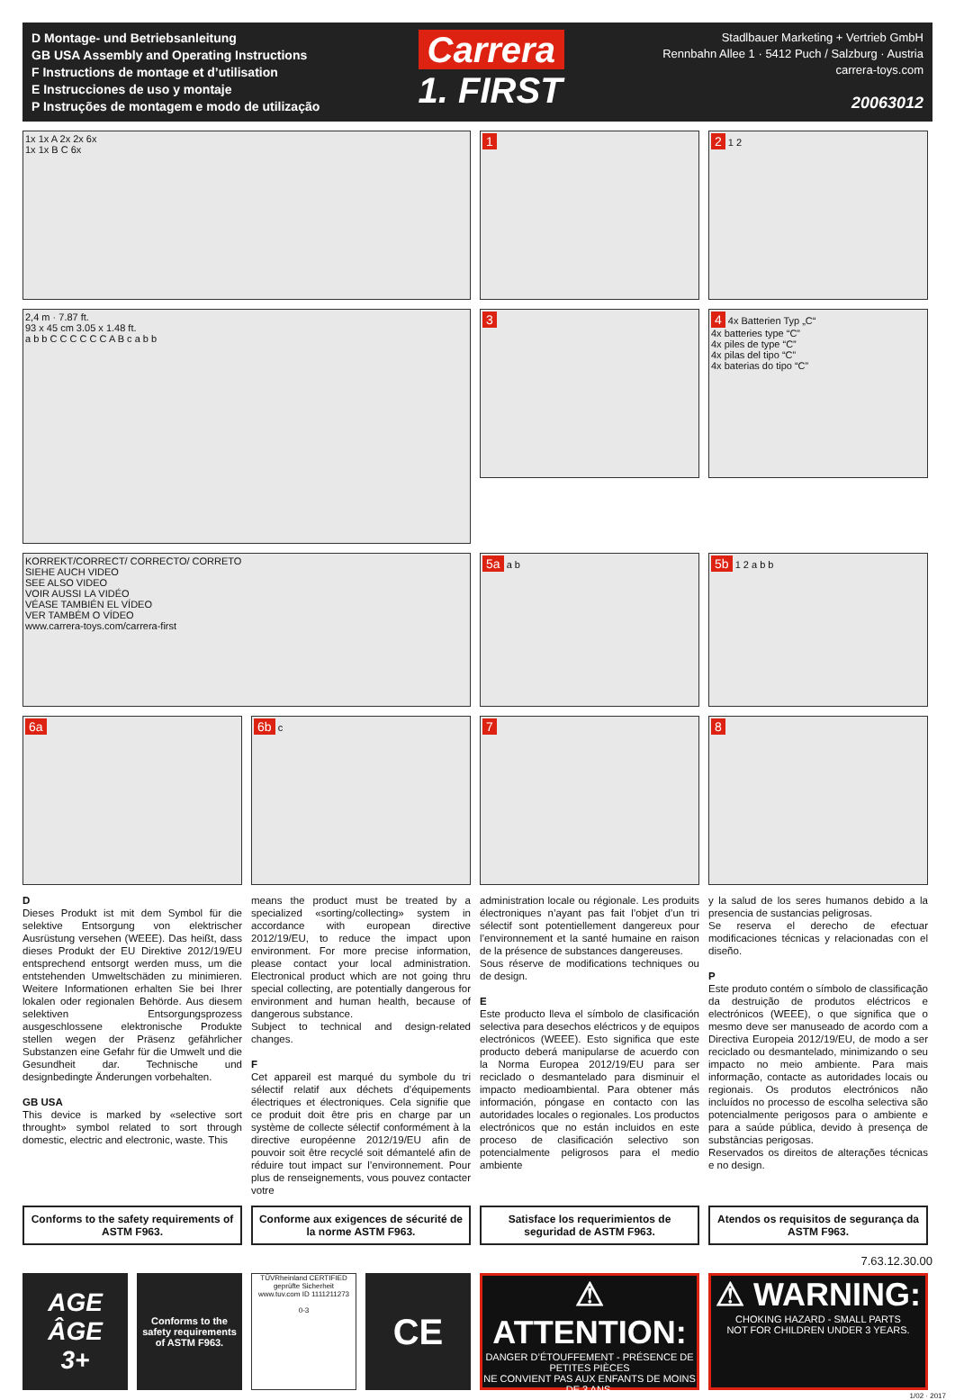D Montage- und Betriebsanleitung
GB USA Assembly and Operating Instructions
F Instructions de montage et d’utilisation
E Instrucciones de uso y montaje
P Instruções de montagem e modo de utilização
Carrera
1. FIRST
Stadlbauer Marketing + Vertrieb GmbH
Rennbahn Allee 1 · 5412 Puch / Salzburg · Austria
carrera-toys.com
20063012
1x 1x A 2x 2x 6x
1x 1x B C 6x
1
2 1 2
2,4 m · 7.87 ft.
93 x 45 cm 3.05 x 1.48 ft.
a b b C C C C C C A B c a b b
3
4 4x Batterien Typ „C“
4x batteries type “C”
4x piles de type “C”
4x pilas del tipo “C”
4x baterias do tipo “C”
KORREKT/CORRECT/ CORRECTO/ CORRETO
SIEHE AUCH VIDEO
SEE ALSO VIDEO
VOIR AUSSI LA VIDÉO
VÉASE TAMBIÉN EL VÍDEO
VER TAMBÉM O VÍDEO
www.carrera-toys.com/carrera-first
5a a b
5b 1 2 a b b
6a
6b c
7
8
D
Dieses Produkt ist mit dem Symbol für die selektive Entsorgung von elektrischer Ausrüstung versehen (WEEE). Das heißt, dass dieses Produkt der EU Direktive 2012/19/EU entsprechend entsorgt werden muss, um die entstehenden Umweltschäden zu minimieren. Weitere Informationen erhalten Sie bei Ihrer lokalen oder regionalen Behörde. Aus diesem selektiven Entsorgungsprozess ausgeschlossene elektronische Produkte stellen wegen der Präsenz gefährlicher Substanzen eine Gefahr für die Umwelt und die Gesundheit dar. Technische und designbedingte Änderungen vorbehalten.
GB USA
This device is marked by «selective sort throught» symbol related to sort through domestic, electric and electronic, waste. This
means the product must be treated by a specialized «sorting/collecting» system in accordance with european directive 2012/19/EU, to reduce the impact upon environment. For more precise information, please contact your local administration. Electronical product which are not going thru special collecting, are potentially dangerous for environment and human health, because of dangerous substance.
Subject to technical and design-related changes.
F
Cet appareil est marqué du symbole du tri sélectif relatif aux déchets d’équipements électriques et électroniques. Cela signifie que ce produit doit être pris en charge par un système de collecte sélectif conformément à la directive européenne 2012/19/EU afin de pouvoir soit être recyclé soit démantelé afin de réduire tout impact sur l’environnement. Pour plus de renseignements, vous pouvez contacter votre
administration locale ou régionale. Les produits électroniques n’ayant pas fait l’objet d’un tri sélectif sont potentiellement dangereux pour l’environnement et la santé humaine en raison de la présence de substances dangereuses.
Sous réserve de modifications techniques ou de design.
E
Este producto lleva el símbolo de clasificación selectiva para desechos eléctricos y de equipos electrónicos (WEEE). Esto significa que este producto deberá manipularse de acuerdo con la Norma Europea 2012/19/EU para ser reciclado o desmantelado para disminuir el impacto medioambiental. Para obtener más información, póngase en contacto con las autoridades locales o regionales. Los productos electrónicos que no están incluidos en este proceso de clasificación selectivo son potencialmente peligrosos para el medio ambiente
y la salud de los seres humanos debido a la presencia de sustancias peligrosas.
Se reserva el derecho de efectuar modificaciones técnicas y relacionadas con el diseño.
P
Este produto contém o símbolo de classificação da destruição de produtos eléctricos e electrónicos (WEEE), o que significa que o mesmo deve ser manuseado de acordo com a Directiva Europeia 2012/19/EU, de modo a ser reciclado ou desmantelado, minimizando o seu impacto no meio ambiente. Para mais informação, contacte as autoridades locais ou regionais. Os produtos electrónicos não incluídos no processo de escolha selectiva são potencialmente perigosos para o ambiente e para a saúde pública, devido à presença de substâncias perigosas.
Reservados os direitos de alterações técnicas e no design.
Conforms to the safety requirements of ASTM F963.
Conforme aux exigences de sécurité de la norme ASTM F963.
Satisface los requerimientos de seguridad de ASTM F963.
Atendos os requisitos de segurança da ASTM F963.
7.63.12.30.00
AGE
ÂGE
3+
Conforms to the safety requirements of ASTM F963.
TÜVRheinland CERTIFIED
geprüfte Sicherheit
www.tuv.com ID 1111211273
0-3
CE
⚠ ATTENTION:
DANGER D’ÉTOUFFEMENT - PRÉSENCE DE PETITES PIÈCES
NE CONVIENT PAS AUX ENFANTS DE MOINS DE 3 ANS.
⚠ WARNING:
CHOKING HAZARD - SMALL PARTS
NOT FOR CHILDREN UNDER 3 YEARS.
1/02 · 2017